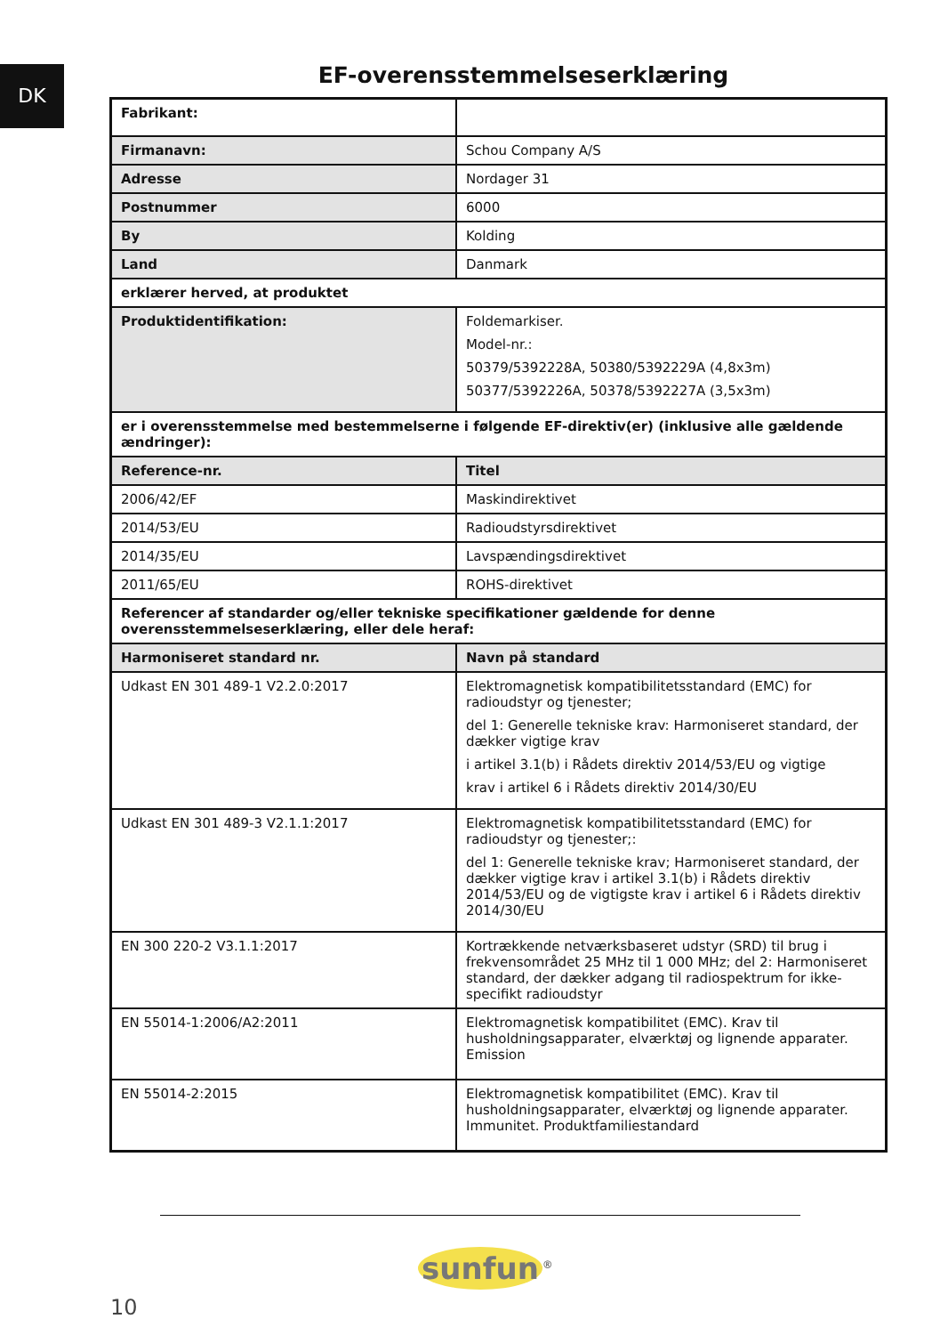DK
EF-overensstemmelseserklæring
| Fabrikant: | |
| Firmanavn: | Schou Company A/S |
| Adresse | Nordager 31 |
| Postnummer | 6000 |
| By | Kolding |
| Land | Danmark |
| erklærer herved, at produktet | |
| Produktidentifikation: | Foldemarkiser. Model-nr.: 50379/5392228A, 50380/5392229A (4,8x3m) 50377/5392226A, 50378/5392227A (3,5x3m) |
| er i overensstemmelse med bestemmelserne i følgende EF-direktiv(er) (inklusive alle gældende ændringer): | |
| Reference-nr. | Titel |
| 2006/42/EF | Maskindirektivet |
| 2014/53/EU | Radioudstyrsdirektivet |
| 2014/35/EU | Lavspændingsdirektivet |
| 2011/65/EU | ROHS-direktivet |
| Referencer af standarder og/eller tekniske specifikationer gældende for denne overensstemmelseserklæring, eller dele heraf: | |
| Harmoniseret standard nr. | Navn på standard |
| Udkast EN 301 489-1 V2.2.0:2017 | Elektromagnetisk kompatibilitetsstandard (EMC) for radioudstyr og tjenester; del 1: Generelle tekniske krav: Harmoniseret standard, der dækker vigtige krav i artikel 3.1(b) i Rådets direktiv 2014/53/EU og vigtige krav i artikel 6 i Rådets direktiv 2014/30/EU |
| Udkast EN 301 489-3 V2.1.1:2017 | Elektromagnetisk kompatibilitetsstandard (EMC) for radioudstyr og tjenester;: del 1: Generelle tekniske krav; Harmoniseret standard, der dækker vigtige krav i artikel 3.1(b) i Rådets direktiv 2014/53/EU og de vigtigste krav i artikel 6 i Rådets direktiv 2014/30/EU |
| EN 300 220-2 V3.1.1:2017 | Kortrækkende netværksbaseret udstyr (SRD) til brug i frekvensområdet 25 MHz til 1 000 MHz; del 2: Harmoniseret standard, der dækker adgang til radiospektrum for ikke-specifikt radioudstyr |
| EN 55014-1:2006/A2:2011 | Elektromagnetisk kompatibilitet (EMC). Krav til husholdningsapparater, elværktøj og lignende apparater. Emission |
| EN 55014-2:2015 | Elektromagnetisk kompatibilitet (EMC). Krav til husholdningsapparater, elværktøj og lignende apparater. Immunitet. Produktfamiliestandard |
sunfun<sup>®</sup>
10